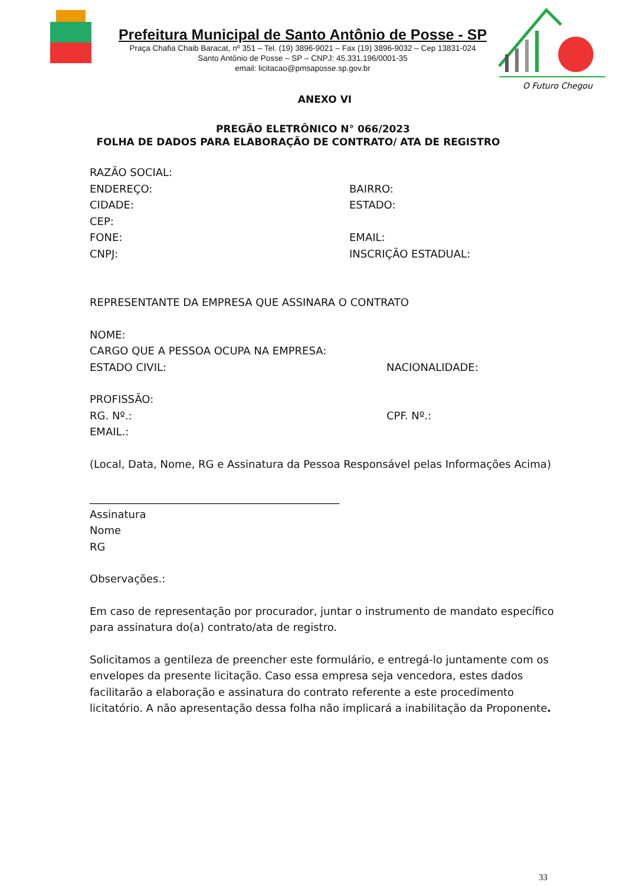Prefeitura Municipal de Santo Antônio de Posse - SP
Praça Chafia Chaib Baracat, nº 351 – Tel. (19) 3896-9021 – Fax (19) 3896-9032 – Cep 13831-024
Santo Antônio de Posse – SP – CNPJ: 45.331.196/0001-35
email: licitacao@pmsaposse.sp.gov.br
O Futuro Chegou
ANEXO VI
PREGÃO ELETRÔNICO N° 066/2023
FOLHA DE DADOS PARA ELABORAÇÃO DE CONTRATO/ ATA DE REGISTRO
RAZÃO SOCIAL:
ENDEREÇO: BAIRRO:
CIDADE: ESTADO:
CEP:
FONE: EMAIL:
CNPJ: INSCRIÇÃO ESTADUAL:
REPRESENTANTE DA EMPRESA QUE ASSINARA O CONTRATO
NOME:
CARGO QUE A PESSOA OCUPA NA EMPRESA:
ESTADO CIVIL: NACIONALIDADE:
PROFISSÃO:
RG. Nº.: CPF. Nº.:
EMAIL.:
(Local, Data, Nome, RG e Assinatura da Pessoa Responsável pelas Informações Acima)
_______________________________________________
Assinatura
Nome
RG
Observações.:
Em caso de representação por procurador, juntar o instrumento de mandato específico para assinatura do(a) contrato/ata de registro.
Solicitamos a gentileza de preencher este formulário, e entregá-lo juntamente com os envelopes da presente licitação. Caso essa empresa seja vencedora, estes dados facilitarão a elaboração e assinatura do contrato referente a este procedimento licitatório. A não apresentação dessa folha não implicará a inabilitação da Proponente.
33